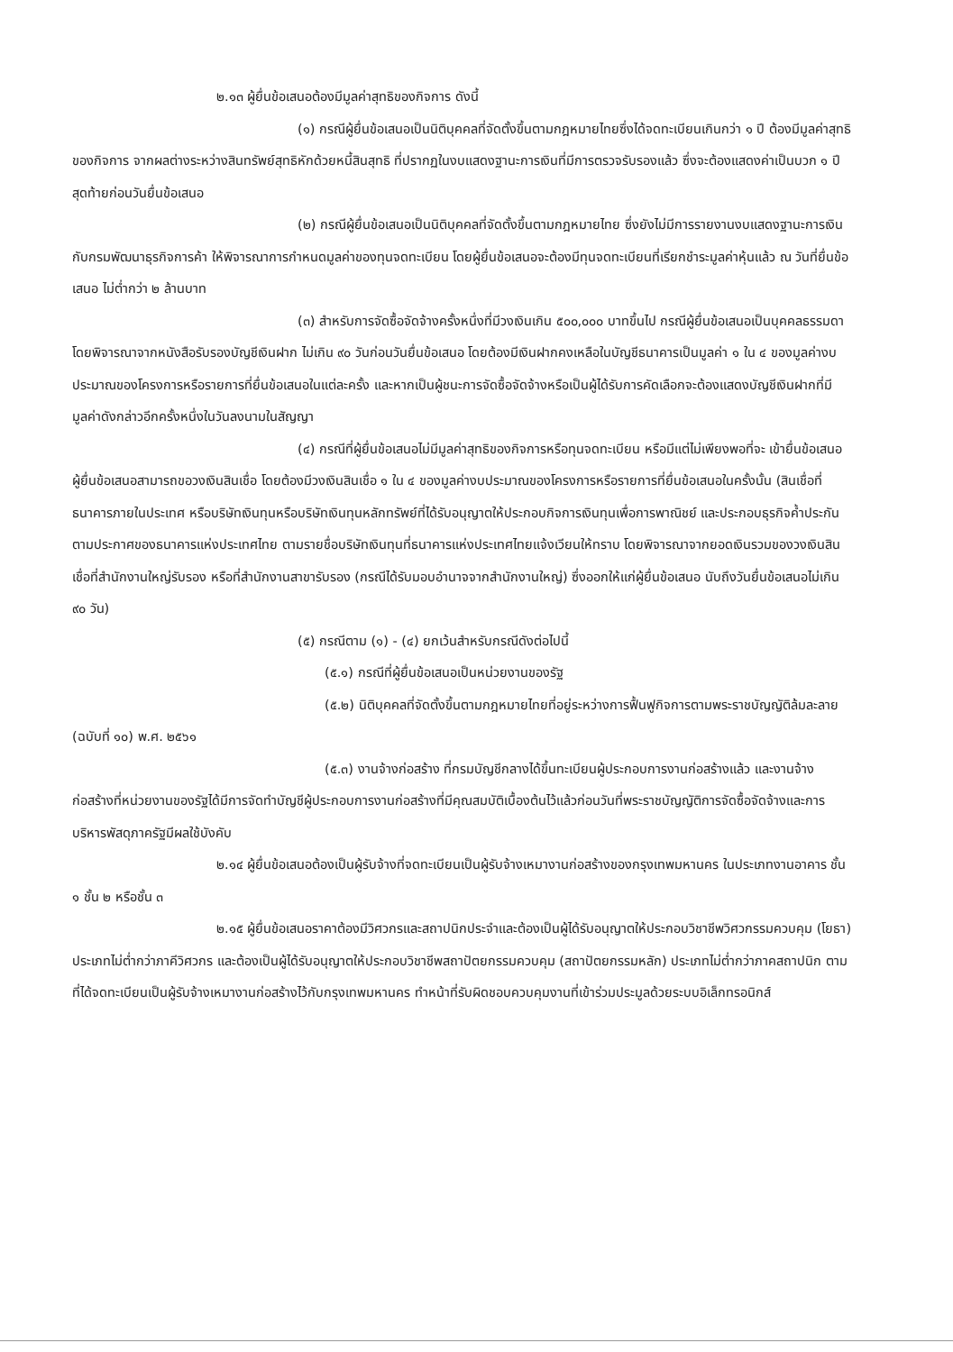๒.๑๓ ผู้ยื่นข้อเสนอต้องมีมูลค่าสุทธิของกิจการ ดังนี้
(๑) กรณีผู้ยื่นข้อเสนอเป็นนิติบุคคลที่จัดตั้งขึ้นตามกฎหมายไทยซึ่งได้จดทะเบียนเกินกว่า ๑ ปี ต้องมีมูลค่าสุทธิของกิจการ จากผลต่างระหว่างสินทรัพย์สุทธิหักด้วยหนี้สินสุทธิ ที่ปรากฏในงบแสดงฐานะการเงินที่มีการตรวจรับรองแล้ว ซึ่งจะต้องแสดงค่าเป็นบวก ๑ ปีสุดท้ายก่อนวันยื่นข้อเสนอ
(๒) กรณีผู้ยื่นข้อเสนอเป็นนิติบุคคลที่จัดตั้งขึ้นตามกฎหมายไทย ซึ่งยังไม่มีการรายงานงบแสดงฐานะการเงินกับกรมพัฒนาธุรกิจการค้า ให้พิจารณาการกำหนดมูลค่าของทุนจดทะเบียน โดยผู้ยื่นข้อเสนอจะต้องมีทุนจดทะเบียนที่เรียกชำระมูลค่าหุ้นแล้ว ณ วันที่ยื่นข้อเสนอ ไม่ต่ำกว่า ๒ ล้านบาท
(๓) สำหรับการจัดซื้อจัดจ้างครั้งหนึ่งที่มีวงเงินเกิน ๕๐๐,๐๐๐ บาทขึ้นไป กรณีผู้ยื่นข้อเสนอเป็นบุคคลธรรมดา โดยพิจารณาจากหนังสือรับรองบัญชีเงินฝาก ไม่เกิน ๙๐ วันก่อนวันยื่นข้อเสนอ โดยต้องมีเงินฝากคงเหลือในบัญชีธนาคารเป็นมูลค่า ๑ ใน ๔ ของมูลค่างบประมาณของโครงการหรือรายการที่ยื่นข้อเสนอในแต่ละครั้ง และหากเป็นผู้ชนะการจัดซื้อจัดจ้างหรือเป็นผู้ได้รับการคัดเลือกจะต้องแสดงบัญชีเงินฝากที่มีมูลค่าดังกล่าวอีกครั้งหนึ่งในวันลงนามในสัญญา
(๔) กรณีที่ผู้ยื่นข้อเสนอไม่มีมูลค่าสุทธิของกิจการหรือทุนจดทะเบียน หรือมีแต่ไม่เพียงพอที่จะ เข้ายื่นข้อเสนอ ผู้ยื่นข้อเสนอสามารถขอวงเงินสินเชื่อ โดยต้องมีวงเงินสินเชื่อ ๑ ใน ๔ ของมูลค่างบประมาณของโครงการหรือรายการที่ยื่นข้อเสนอในครั้งนั้น (สินเชื่อที่ธนาคารภายในประเทศ หรือบริษัทเงินทุนหรือบริษัทเงินทุนหลักทรัพย์ที่ได้รับอนุญาตให้ประกอบกิจการเงินทุนเพื่อการพาณิชย์ และประกอบธุรกิจค้ำประกันตามประกาศของธนาคารแห่งประเทศไทย ตามรายชื่อบริษัทเงินทุนที่ธนาคารแห่งประเทศไทยแจ้งเวียนให้ทราบ โดยพิจารณาจากยอดเงินรวมของวงเงินสินเชื่อที่สำนักงานใหญ่รับรอง หรือที่สำนักงานสาขารับรอง (กรณีได้รับมอบอำนาจจากสำนักงานใหญ่) ซึ่งออกให้แก่ผู้ยื่นข้อเสนอ นับถึงวันยื่นข้อเสนอไม่เกิน ๙๐ วัน)
(๕) กรณีตาม (๑) - (๔) ยกเว้นสำหรับกรณีดังต่อไปนี้
(๕.๑) กรณีที่ผู้ยื่นข้อเสนอเป็นหน่วยงานของรัฐ
(๕.๒) นิติบุคคลที่จัดตั้งขึ้นตามกฎหมายไทยที่อยู่ระหว่างการฟื้นฟูกิจการตามพระราชบัญญัติล้มละลาย (ฉบับที่ ๑๐) พ.ศ. ๒๕๖๑
(๕.๓) งานจ้างก่อสร้าง ที่กรมบัญชีกลางได้ขึ้นทะเบียนผู้ประกอบการงานก่อสร้างแล้ว และงานจ้างก่อสร้างที่หน่วยงานของรัฐได้มีการจัดทำบัญชีผู้ประกอบการงานก่อสร้างที่มีคุณสมบัติเบื้องต้นไว้แล้วก่อนวันที่พระราชบัญญัติการจัดซื้อจัดจ้างและการบริหารพัสดุภาครัฐมีผลใช้บังคับ
๒.๑๔ ผู้ยื่นข้อเสนอต้องเป็นผู้รับจ้างที่จดทะเบียนเป็นผู้รับจ้างเหมางานก่อสร้างของกรุงเทพมหานคร ในประเภทงานอาคาร ชั้น ๑ ชั้น ๒ หรือชั้น ๓
๒.๑๕ ผู้ยื่นข้อเสนอราคาต้องมีวิศวกรและสถาปนิกประจำและต้องเป็นผู้ได้รับอนุญาตให้ประกอบวิชาชีพวิศวกรรมควบคุม (โยธา) ประเภทไม่ต่ำกว่าภาคีวิศวกร และต้องเป็นผู้ได้รับอนุญาตให้ประกอบวิชาชีพสถาปัตยกรรมควบคุม (สถาปัตยกรรมหลัก) ประเภทไม่ต่ำกว่าภาคสถาปนิก ตามที่ได้จดทะเบียนเป็นผู้รับจ้างเหมางานก่อสร้างไว้กับกรุงเทพมหานคร ทำหน้าที่รับผิดชอบควบคุมงานที่เข้าร่วมประมูลด้วยระบบอิเล็กทรอนิกส์